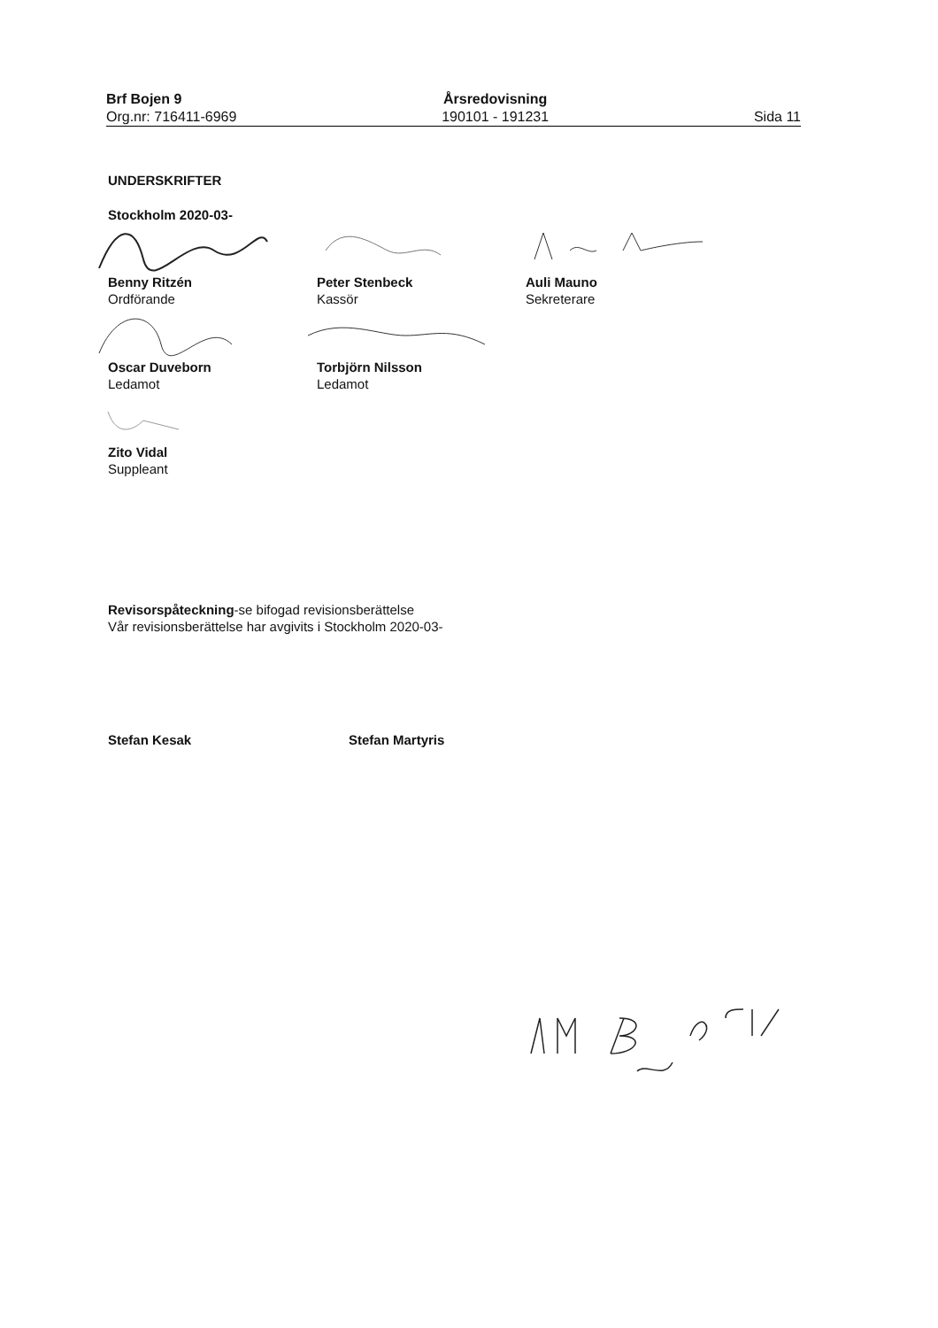Brf Bojen 9
Org.nr: 716411-6969
Årsredovisning
190101 - 191231
Sida 11
UNDERSKRIFTER
Stockholm 2020-03-
Benny Ritzén
Ordförande
Peter Stenbeck
Kassör
Auli Mauno
Sekreterare
Oscar Duveborn
Ledamot
Torbjörn Nilsson
Ledamot
Zito Vidal
Suppleant
Revisorspåteckning-se bifogad revisionsberättelse
Vår revisionsberättelse har avgivits i Stockholm 2020-03-
Stefan Kesak Stefan Martyris